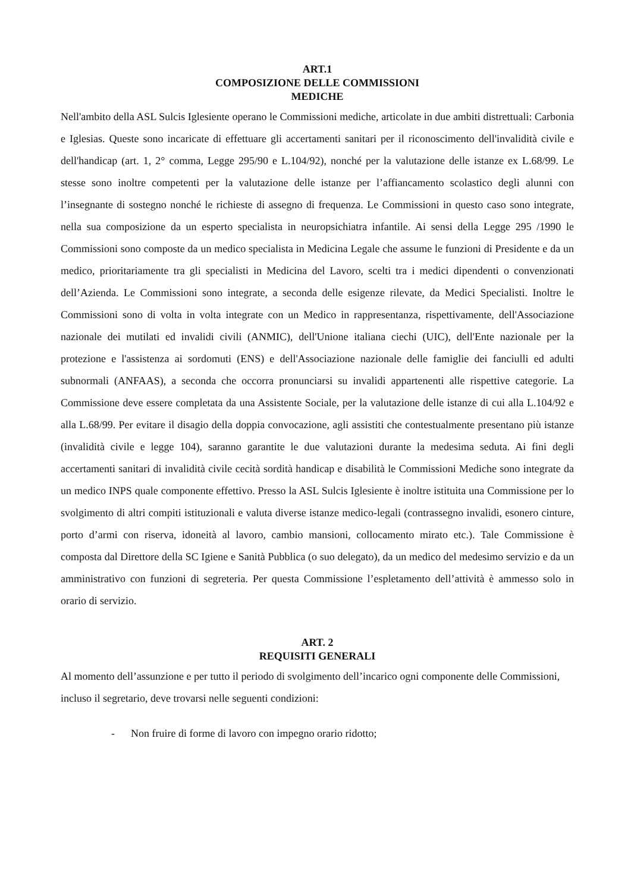ART.1
COMPOSIZIONE DELLE COMMISSIONI
MEDICHE
Nell'ambito della ASL Sulcis Iglesiente operano le Commissioni mediche, articolate in due ambiti distrettuali: Carbonia e Iglesias. Queste sono incaricate di effettuare gli accertamenti sanitari per il riconoscimento dell'invalidità civile e dell'handicap (art. 1, 2° comma, Legge 295/90 e L.104/92), nonché per la valutazione delle istanze ex L.68/99. Le stesse sono inoltre competenti per la valutazione delle istanze per l’affiancamento scolastico degli alunni con l’insegnante di sostegno nonché le richieste di assegno di frequenza. Le Commissioni in questo caso sono integrate, nella sua composizione da un esperto specialista in neuropsichiatra infantile. Ai sensi della Legge 295 /1990 le Commissioni sono composte da un medico specialista in Medicina Legale che assume le funzioni di Presidente e da un medico, prioritariamente tra gli specialisti in Medicina del Lavoro, scelti tra i medici dipendenti o convenzionati dell’Azienda. Le Commissioni sono integrate, a seconda delle esigenze rilevate, da Medici Specialisti. Inoltre le Commissioni sono di volta in volta integrate con un Medico in rappresentanza, rispettivamente, dell'Associazione nazionale dei mutilati ed invalidi civili (ANMIC), dell'Unione italiana ciechi (UIC), dell'Ente nazionale per la protezione e l'assistenza ai sordomuti (ENS) e dell'Associazione nazionale delle famiglie dei fanciulli ed adulti subnormali (ANFAAS), a seconda che occorra pronunciarsi su invalidi appartenenti alle rispettive categorie. La Commissione deve essere completata da una Assistente Sociale, per la valutazione delle istanze di cui alla L.104/92 e alla L.68/99. Per evitare il disagio della doppia convocazione, agli assistiti che contestualmente presentano più istanze (invalidità civile e legge 104), saranno garantite le due valutazioni durante la medesima seduta. Ai fini degli accertamenti sanitari di invalidità civile cecità sordità handicap e disabilità le Commissioni Mediche sono integrate da un medico INPS quale componente effettivo. Presso la ASL Sulcis Iglesiente è inoltre istituita una Commissione per lo svolgimento di altri compiti istituzionali e valuta diverse istanze medico-legali (contrassegno invalidi, esonero cinture, porto d’armi con riserva, idoneità al lavoro, cambio mansioni, collocamento mirato etc.). Tale Commissione è composta dal Direttore della SC Igiene e Sanità Pubblica (o suo delegato), da un medico del medesimo servizio e da un amministrativo con funzioni di segreteria. Per questa Commissione l’espletamento dell’attività è ammesso solo in orario di servizio.
ART. 2
REQUISITI GENERALI
Al momento dell’assunzione e per tutto il periodo di svolgimento dell’incarico ogni componente delle Commissioni, incluso il segretario, deve trovarsi nelle seguenti condizioni:
- Non fruire di forme di lavoro con impegno orario ridotto;